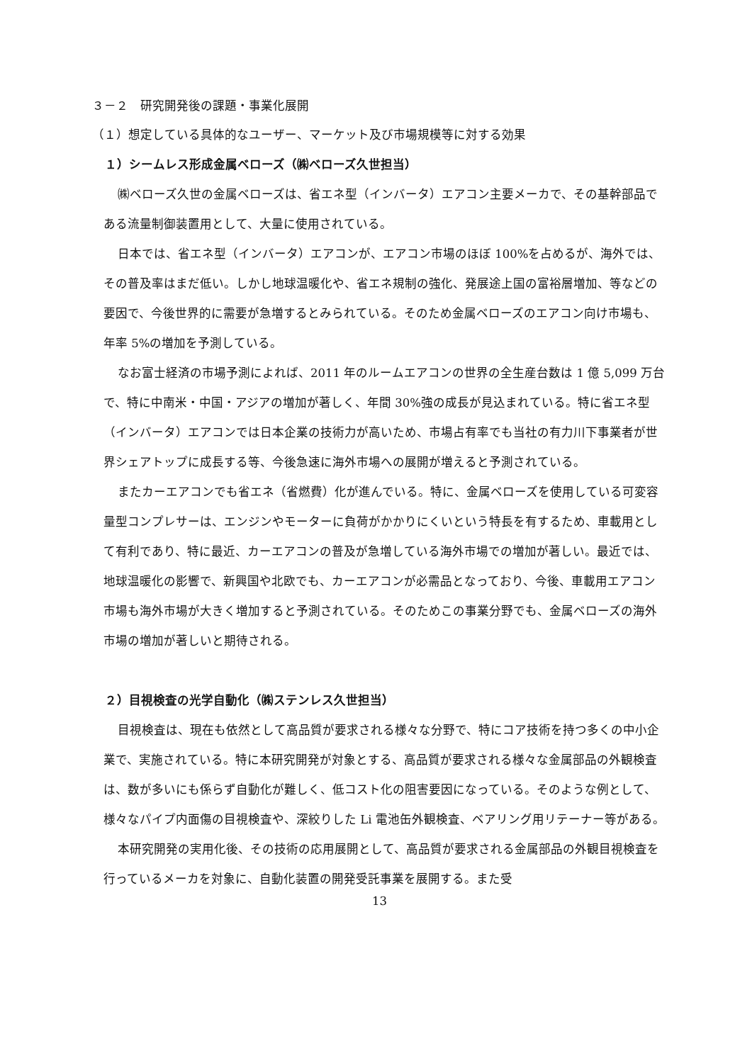３－２　研究開発後の課題・事業化展開
（１）想定している具体的なユーザー、マーケット及び市場規模等に対する効果
１）シームレス形成金属ベローズ（㈱ベローズ久世担当）
㈱ベローズ久世の金属ベローズは、省エネ型（インバータ）エアコン主要メーカで、その基幹部品である流量制御装置用として、大量に使用されている。
日本では、省エネ型（インバータ）エアコンが、エアコン市場のほぼ 100%を占めるが、海外では、その普及率はまだ低い。しかし地球温暖化や、省エネ規制の強化、発展途上国の富裕層増加、等などの要因で、今後世界的に需要が急増するとみられている。そのため金属ベローズのエアコン向け市場も、年率 5%の増加を予測している。
なお富士経済の市場予測によれば、2011 年のルームエアコンの世界の全生産台数は 1 億 5,099 万台で、特に中南米・中国・アジアの増加が著しく、年間 30%強の成長が見込まれている。特に省エネ型（インバータ）エアコンでは日本企業の技術力が高いため、市場占有率でも当社の有力川下事業者が世界シェアトップに成長する等、今後急速に海外市場への展開が増えると予測されている。
またカーエアコンでも省エネ（省燃費）化が進んでいる。特に、金属ベローズを使用している可変容量型コンプレサーは、エンジンやモーターに負荷がかかりにくいという特長を有するため、車載用として有利であり、特に最近、カーエアコンの普及が急増している海外市場での増加が著しい。最近では、地球温暖化の影響で、新興国や北欧でも、カーエアコンが必需品となっており、今後、車載用エアコン市場も海外市場が大きく増加すると予測されている。そのためこの事業分野でも、金属ベローズの海外市場の増加が著しいと期待される。
２）目視検査の光学自動化（㈱ステンレス久世担当）
目視検査は、現在も依然として高品質が要求される様々な分野で、特にコア技術を持つ多くの中小企業で、実施されている。特に本研究開発が対象とする、高品質が要求される様々な金属部品の外観検査は、数が多いにも係らず自動化が難しく、低コスト化の阻害要因になっている。そのような例として、様々なパイプ内面傷の目視検査や、深絞りした Li 電池缶外観検査、ベアリング用リテーナー等がある。
本研究開発の実用化後、その技術の応用展開として、高品質が要求される金属部品の外観目視検査を行っているメーカを対象に、自動化装置の開発受託事業を展開する。また受
13